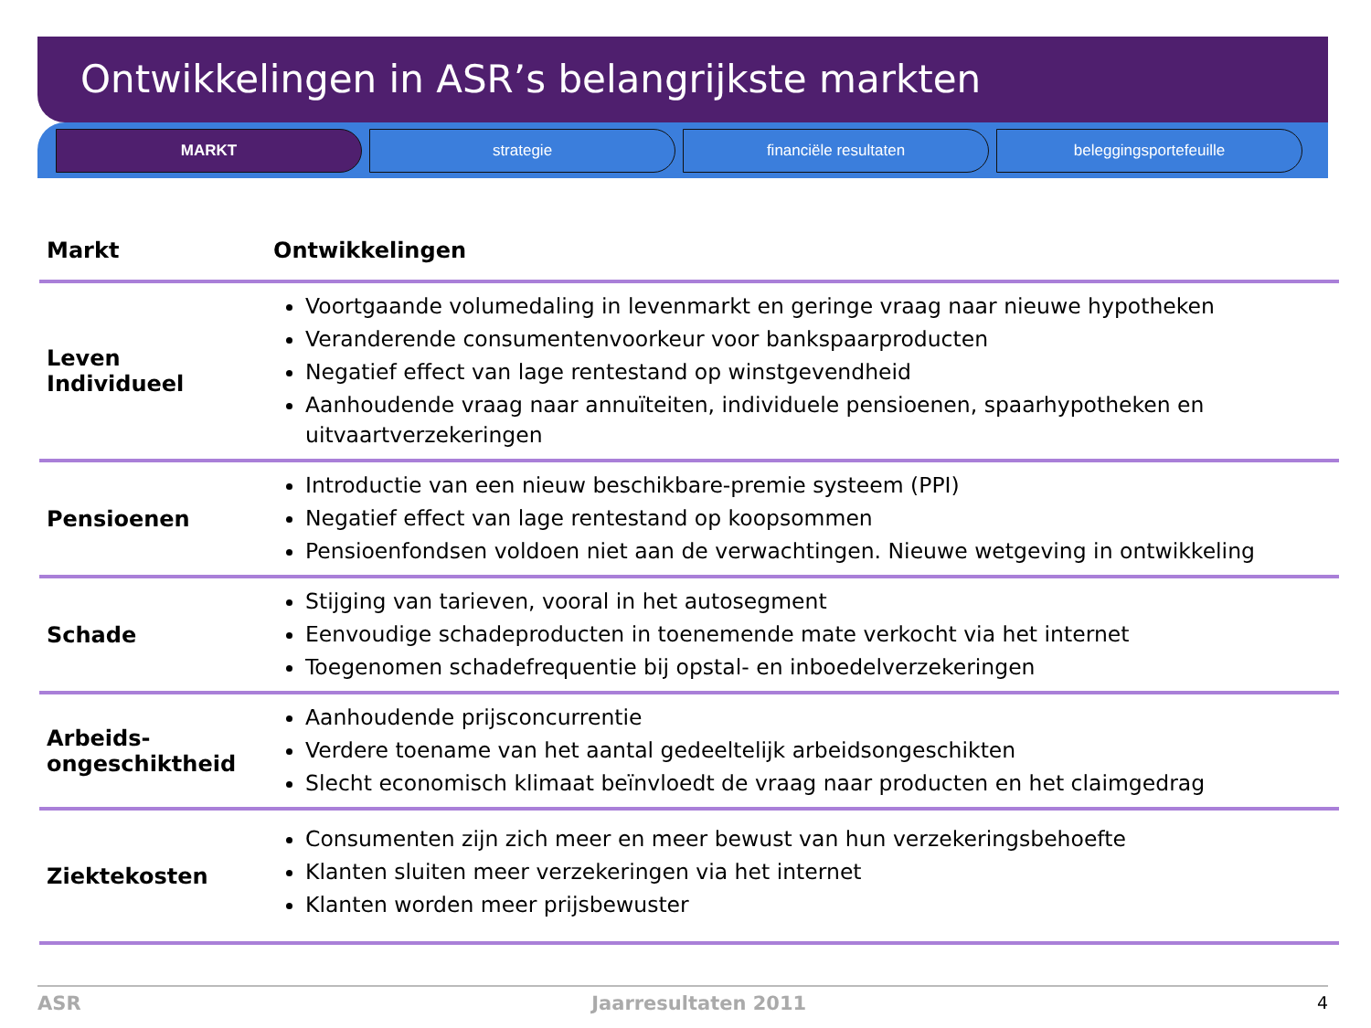Ontwikkelingen in ASR’s belangrijkste markten
MARKT strategie financiële resultaten beleggingsportefeuille
| Markt | Ontwikkelingen |
| --- | --- |
| Leven Individueel | Voortgaande volumedaling in levenmarkt en geringe vraag naar nieuwe hypotheken Veranderende consumentenvoorkeur voor bankspaarproducten Negatief effect van lage rentestand op winstgevendheid Aanhoudende vraag naar annuïteiten, individuele pensioenen, spaarhypotheken en uitvaartverzekeringen |
| Pensioenen | Introductie van een nieuw beschikbare-premie systeem (PPI) Negatief effect van lage rentestand op koopsommen Pensioenfondsen voldoen niet aan de verwachtingen. Nieuwe wetgeving in ontwikkeling |
| Schade | Stijging van tarieven, vooral in het autosegment Eenvoudige schadeproducten in toenemende mate verkocht via het internet Toegenomen schadefrequentie bij opstal- en inboedelverzekeringen |
| Arbeids- ongeschiktheid | Aanhoudende prijsconcurrentie Verdere toename van het aantal gedeeltelijk arbeidsongeschikten Slecht economisch klimaat beïnvloedt de vraag naar producten en het claimgedrag |
| Ziektekosten | Consumenten zijn zich meer en meer bewust van hun verzekeringsbehoefte Klanten sluiten meer verzekeringen via het internet Klanten worden meer prijsbewuster |
ASR Jaarresultaten 2011 4